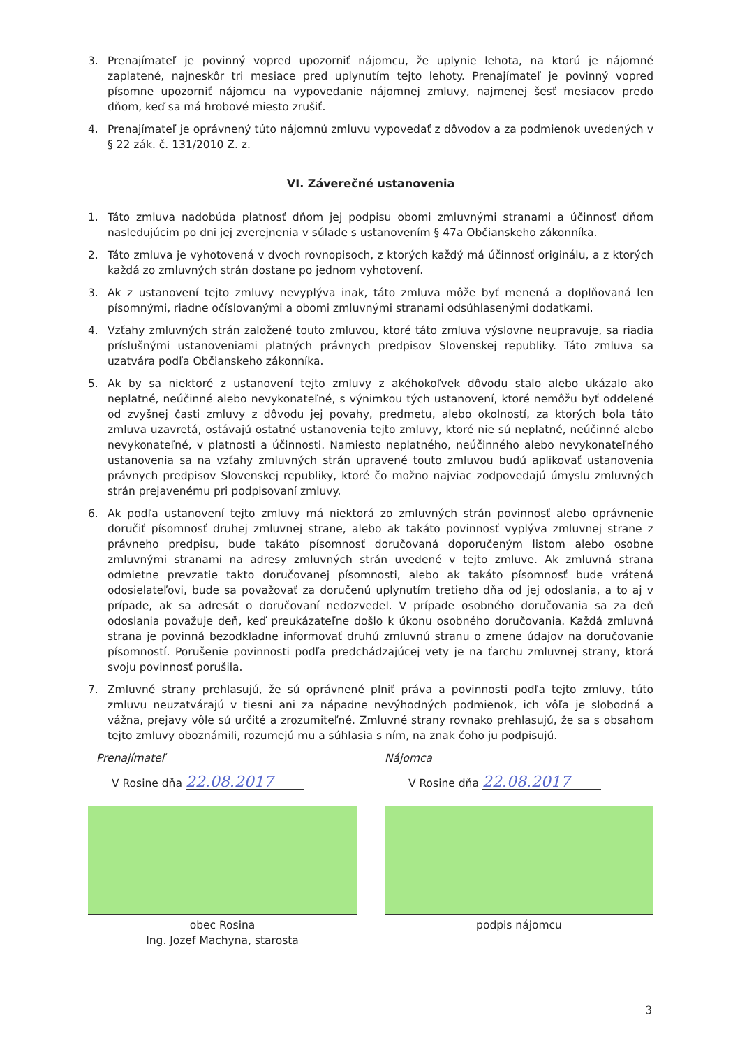3. Prenajímateľ je povinný vopred upozorniť nájomcu, že uplynie lehota, na ktorú je nájomné zaplatené, najneskôr tri mesiace pred uplynutím tejto lehoty. Prenajímateľ je povinný vopred písomne upozorniť nájomcu na vypovedanie nájomnej zmluvy, najmenej šesť mesiacov predo dňom, keď sa má hrobové miesto zrušiť.
4. Prenajímateľ je oprávnený túto nájomnú zmluvu vypovedať z dôvodov a za podmienok uvedených v § 22 zák. č. 131/2010 Z. z.
VI. Záverečné ustanovenia
1. Táto zmluva nadobúda platnosť dňom jej podpisu obomi zmluvnými stranami a účinnosť dňom nasledujúcim po dni jej zverejnenia v súlade s ustanovením § 47a Občianskeho zákonníka.
2. Táto zmluva je vyhotovená v dvoch rovnopisoch, z ktorých každý má účinnosť originálu, a z ktorých každá zo zmluvných strán dostane po jednom vyhotovení.
3. Ak z ustanovení tejto zmluvy nevyplýva inak, táto zmluva môže byť menená a doplňovaná len písomnými, riadne očíslovanými a obomi zmluvnými stranami odsúhlasenými dodatkami.
4. Vzťahy zmluvných strán založené touto zmluvou, ktoré táto zmluva výslovne neupravuje, sa riadia príslušnými ustanoveniami platných právnych predpisov Slovenskej republiky. Táto zmluva sa uzatvára podľa Občianskeho zákonníka.
5. Ak by sa niektoré z ustanovení tejto zmluvy z akéhokoľvek dôvodu stalo alebo ukázalo ako neplatné, neúčinné alebo nevykonateľné, s výnimkou tých ustanovení, ktoré nemôžu byť oddelené od zvyšnej časti zmluvy z dôvodu jej povahy, predmetu, alebo okolností, za ktorých bola táto zmluva uzavretá, ostávajú ostatné ustanovenia tejto zmluvy, ktoré nie sú neplatné, neúčinné alebo nevykonateľné, v platnosti a účinnosti. Namiesto neplatného, neúčinného alebo nevykonateľného ustanovenia sa na vzťahy zmluvných strán upravené touto zmluvou budú aplikovať ustanovenia právnych predpisov Slovenskej republiky, ktoré čo možno najviac zodpovedajú úmyslu zmluvných strán prejavenému pri podpisovaní zmluvy.
6. Ak podľa ustanovení tejto zmluvy má niektorá zo zmluvných strán povinnosť alebo oprávnenie doručiť písomnosť druhej zmluvnej strane, alebo ak takáto povinnosť vyplýva zmluvnej strane z právneho predpisu, bude takáto písomnosť doručovaná doporučeným listom alebo osobne zmluvnými stranami na adresy zmluvných strán uvedené v tejto zmluve. Ak zmluvná strana odmietne prevzatie takto doručovanej písomnosti, alebo ak takáto písomnosť bude vrátená odosielateľovi, bude sa považovať za doručenú uplynutím tretieho dňa od jej odoslania, a to aj v prípade, ak sa adresát o doručovaní nedozvedel. V prípade osobného doručovania sa za deň odoslania považuje deň, keď preukázateľne došlo k úkonu osobného doručovania. Každá zmluvná strana je povinná bezodkladne informovať druhú zmluvnú stranu o zmene údajov na doručovanie písomností. Porušenie povinnosti podľa predchádzajúcej vety je na ťarchu zmluvnej strany, ktorá svoju povinnosť porušila.
7. Zmluvné strany prehlasujú, že sú oprávnené plniť práva a povinnosti podľa tejto zmluvy, túto zmluvu neuzatvárajú v tiesni ani za nápadne nevýhodných podmienok, ich vôľa je slobodná a vážna, prejavy vôle sú určité a zrozumiteľné. Zmluvné strany rovnako prehlasujú, že sa s obsahom tejto zmluvy oboznámili, rozumejú mu a súhlasia s ním, na znak čoho ju podpisujú.
Prenajímateľ
V Rosine dňa 22.08.2017
obec Rosina
Ing. Jozef Machyna, starosta
Nájomca
V Rosine dňa 22.08.2017
podpis nájomcu
3